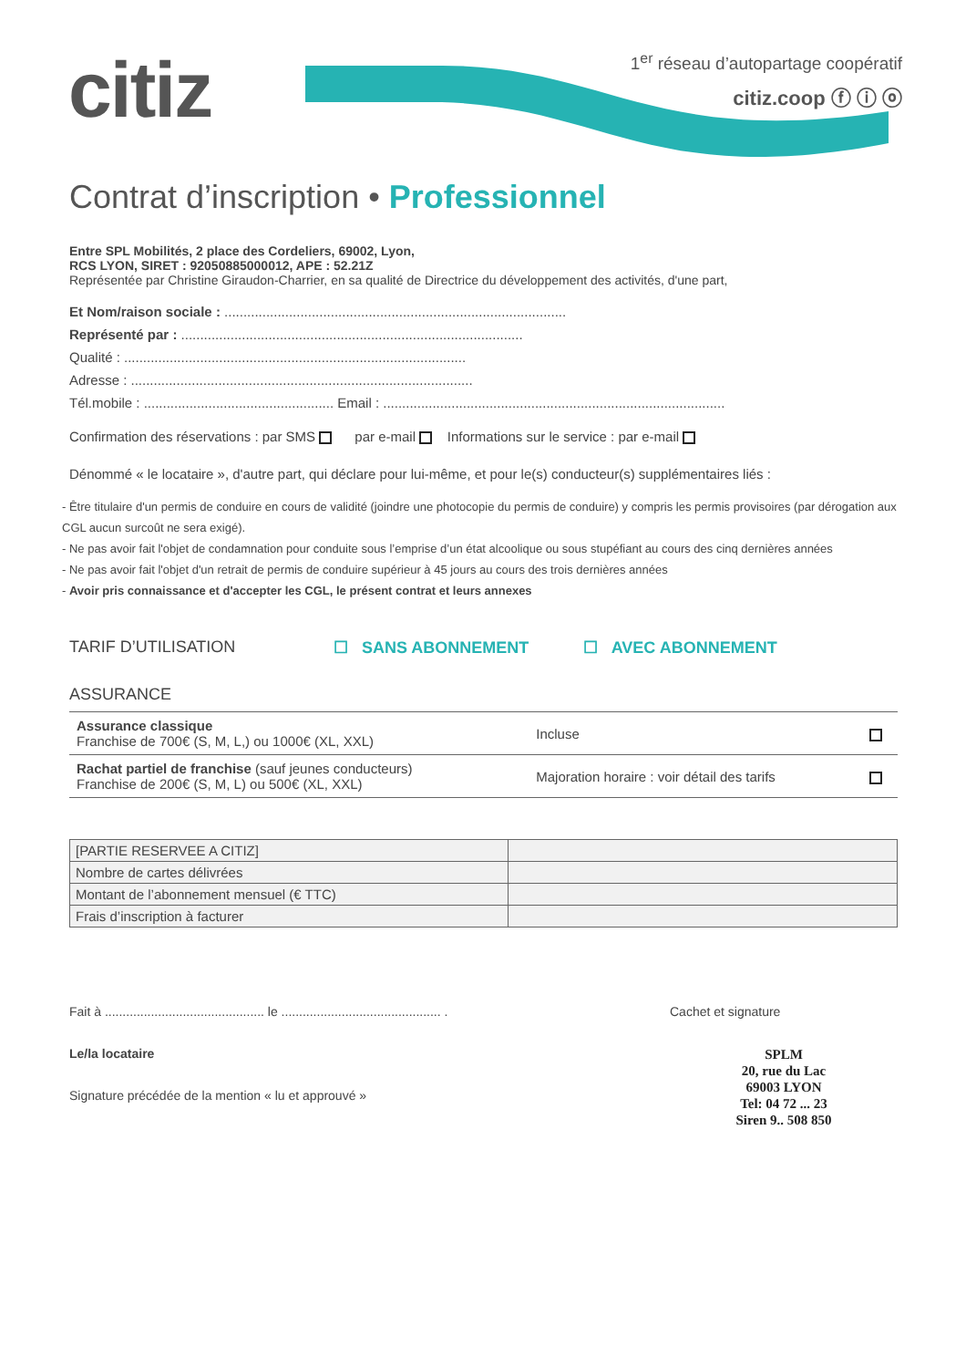citiz
1<sup>er</sup> réseau d’autopartage coopératif
citiz.coop ⓕ ⓘ ⓞ
Contrat d’inscription • Professionnel
Entre SPL Mobilités, 2 place des Cordeliers, 69002, Lyon,
RCS LYON, SIRET : 92050885000012, APE : 52.21Z
Représentée par Christine Giraudon-Charrier, en sa qualité de Directrice du développement des activités, d'une part,
Et Nom/raison sociale : ..........................................................................................
Représenté par : ..........................................................................................
Qualité : ..........................................................................................
Adresse : ..........................................................................................
Tél.mobile : .................................................. Email : ..........................................................................................
Confirmation des réservations : par SMS par e-mail Informations sur le service : par e-mail
Dénommé « le locataire », d'autre part, qui déclare pour lui-même, et pour le(s) conducteur(s) supplémentaires liés :
- Être titulaire d'un permis de conduire en cours de validité (joindre une photocopie du permis de conduire) y compris les permis provisoires (par dérogation aux CGL aucun surcoût ne sera exigé).
- Ne pas avoir fait l'objet de condamnation pour conduite sous l’emprise d’un état alcoolique ou sous stupéfiant au cours des cinq dernières années
- Ne pas avoir fait l'objet d'un retrait de permis de conduire supérieur à 45 jours au cours des trois dernières années
- Avoir pris connaissance et d'accepter les CGL, le présent contrat et leurs annexes
TARIF D’UTILISATION ☐ SANS ABONNEMENT ☐ AVEC ABONNEMENT
ASSURANCE
| Assurance classique Franchise de 700€ (S, M, L,) ou 1000€ (XL, XXL) | Incluse | |
| Rachat partiel de franchise (sauf jeunes conducteurs) Franchise de 200€ (S, M, L) ou 500€ (XL, XXL) | Majoration horaire : voir détail des tarifs | |
| [PARTIE RESERVEE A CITIZ] | |
| Nombre de cartes délivrées | |
| Montant de l’abonnement mensuel (€ TTC) | |
| Frais d’inscription à facturer | |
Fait à ............................................. le ............................................. .
Le/la locataire
Signature précédée de la mention « lu et approuvé »
Cachet et signature
SPLM
20, rue du Lac
69003 LYON
Tel: 04 72 ... 23
Siren 9.. 508 850